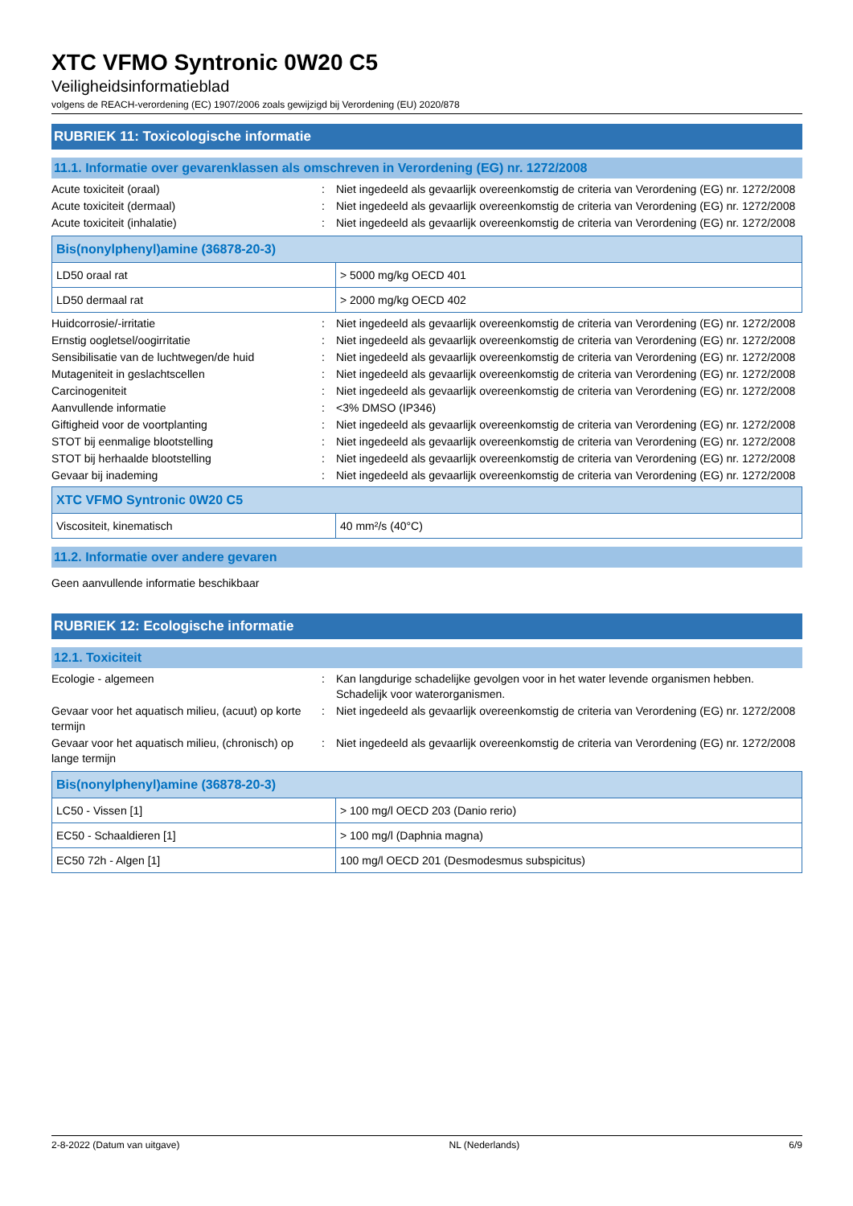XTC VFMO Syntronic 0W20 C5
Veiligheidsinformatieblad
volgens de REACH-verordening (EC) 1907/2006 zoals gewijzigd bij Verordening (EU) 2020/878
RUBRIEK 11: Toxicologische informatie
11.1. Informatie over gevarenklassen als omschreven in Verordening (EG) nr. 1272/2008
Acute toxiciteit (oraal) : Niet ingedeeld als gevaarlijk overeenkomstig de criteria van Verordening (EG) nr. 1272/2008
Acute toxiciteit (dermaal) : Niet ingedeeld als gevaarlijk overeenkomstig de criteria van Verordening (EG) nr. 1272/2008
Acute toxiciteit (inhalatie) : Niet ingedeeld als gevaarlijk overeenkomstig de criteria van Verordening (EG) nr. 1272/2008
| Bis(nonylphenyl)amine (36878-20-3) | |
| --- | --- |
| LD50 oraal rat | > 5000 mg/kg OECD 401 |
| LD50 dermaal rat | > 2000 mg/kg OECD 402 |
Huidcorrosie/-irritatie : Niet ingedeeld als gevaarlijk overeenkomstig de criteria van Verordening (EG) nr. 1272/2008
Ernstig oogletsel/oogirritatie : Niet ingedeeld als gevaarlijk overeenkomstig de criteria van Verordening (EG) nr. 1272/2008
Sensibilisatie van de luchtwegen/de huid : Niet ingedeeld als gevaarlijk overeenkomstig de criteria van Verordening (EG) nr. 1272/2008
Mutageniteit in geslachtscellen : Niet ingedeeld als gevaarlijk overeenkomstig de criteria van Verordening (EG) nr. 1272/2008
Carcinogeniteit : Niet ingedeeld als gevaarlijk overeenkomstig de criteria van Verordening (EG) nr. 1272/2008
Aanvullende informatie : <3% DMSO (IP346)
Giftigheid voor de voortplanting : Niet ingedeeld als gevaarlijk overeenkomstig de criteria van Verordening (EG) nr. 1272/2008
STOT bij eenmalige blootstelling : Niet ingedeeld als gevaarlijk overeenkomstig de criteria van Verordening (EG) nr. 1272/2008
STOT bij herhaalde blootstelling : Niet ingedeeld als gevaarlijk overeenkomstig de criteria van Verordening (EG) nr. 1272/2008
Gevaar bij inademing : Niet ingedeeld als gevaarlijk overeenkomstig de criteria van Verordening (EG) nr. 1272/2008
| XTC VFMO Syntronic 0W20 C5 | |
| --- | --- |
| Viscositeit, kinematisch | 40 mm²/s (40°C) |
11.2. Informatie over andere gevaren
Geen aanvullende informatie beschikbaar
RUBRIEK 12: Ecologische informatie
12.1. Toxiciteit
Ecologie - algemeen : Kan langdurige schadelijke gevolgen voor in het water levende organismen hebben. Schadelijk voor waterorganismen.
Gevaar voor het aquatisch milieu, (acuut) op korte termijn
: Niet ingedeeld als gevaarlijk overeenkomstig de criteria van Verordening (EG) nr. 1272/2008
Gevaar voor het aquatisch milieu, (chronisch) op lange termijn
: Niet ingedeeld als gevaarlijk overeenkomstig de criteria van Verordening (EG) nr. 1272/2008
| Bis(nonylphenyl)amine (36878-20-3) | |
| --- | --- |
| LC50 - Vissen [1] | > 100 mg/l OECD 203 (Danio rerio) |
| EC50 - Schaaldieren [1] | > 100 mg/l (Daphnia magna) |
| EC50 72h - Algen [1] | 100 mg/l OECD 201 (Desmodesmus subspicitus) |
2-8-2022 (Datum van uitgave) NL (Nederlands) 6/9